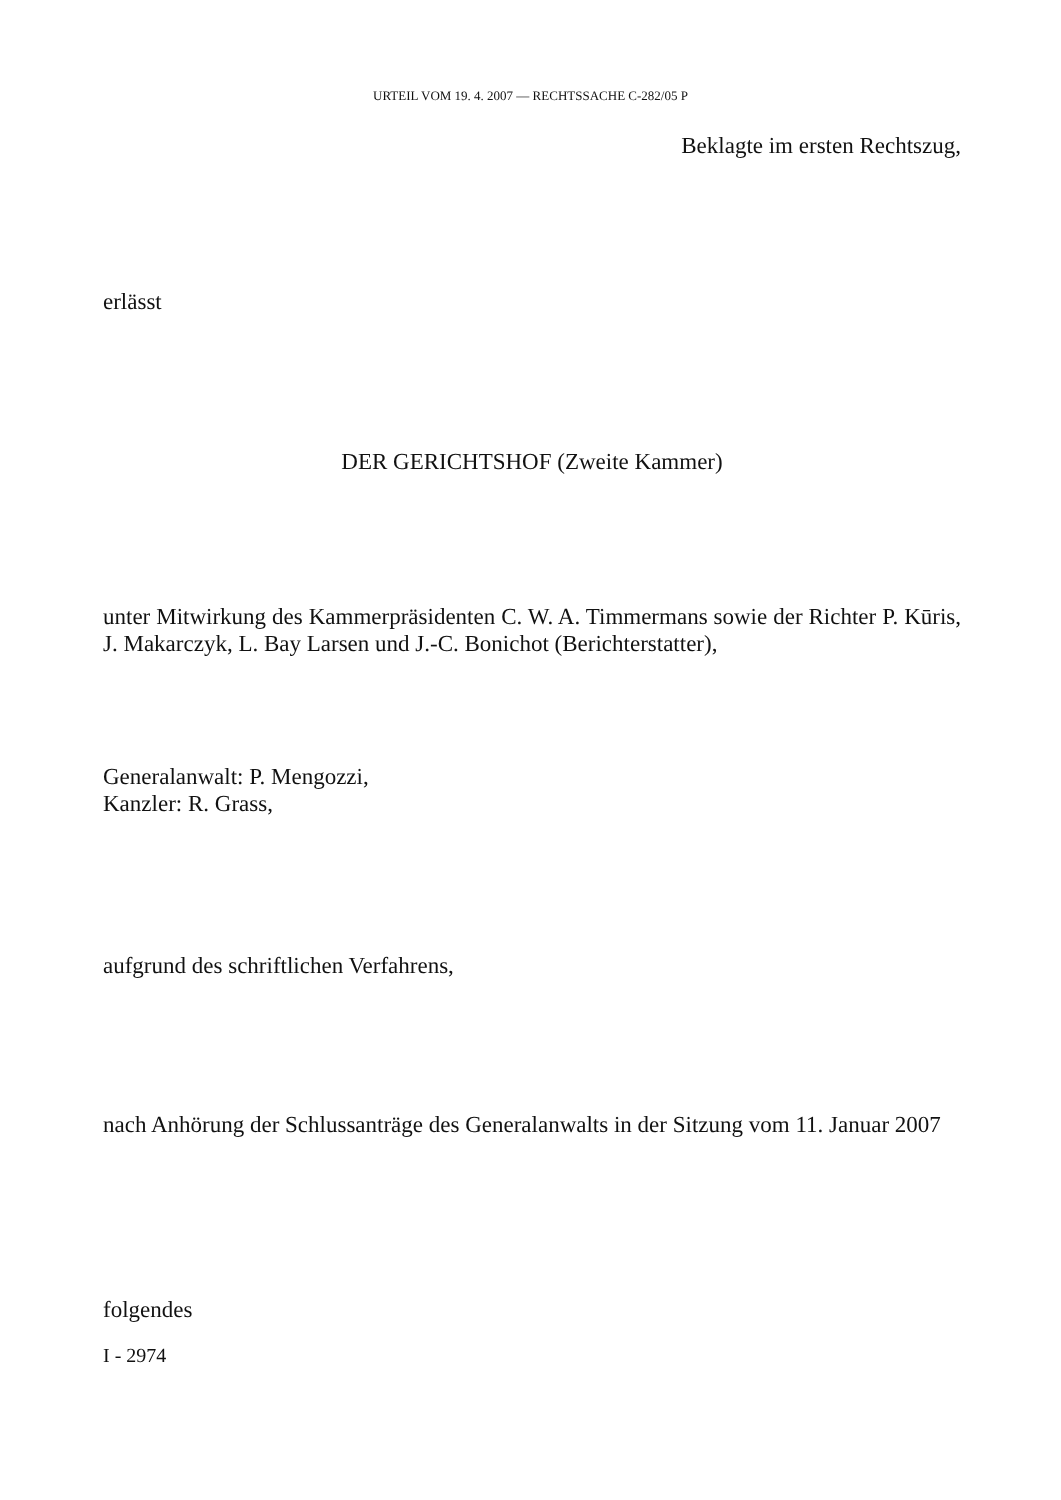URTEIL VOM 19. 4. 2007 — RECHTSSACHE C-282/05 P
Beklagte im ersten Rechtszug,
erlässt
DER GERICHTSHOF (Zweite Kammer)
unter Mitwirkung des Kammerpräsidenten C. W. A. Timmermans sowie der Richter P. Kūris, J. Makarczyk, L. Bay Larsen und J.-C. Bonichot (Berichterstatter),
Generalanwalt: P. Mengozzi,
Kanzler: R. Grass,
aufgrund des schriftlichen Verfahrens,
nach Anhörung der Schlussanträge des Generalanwalts in der Sitzung vom 11. Januar 2007
folgendes
I - 2974